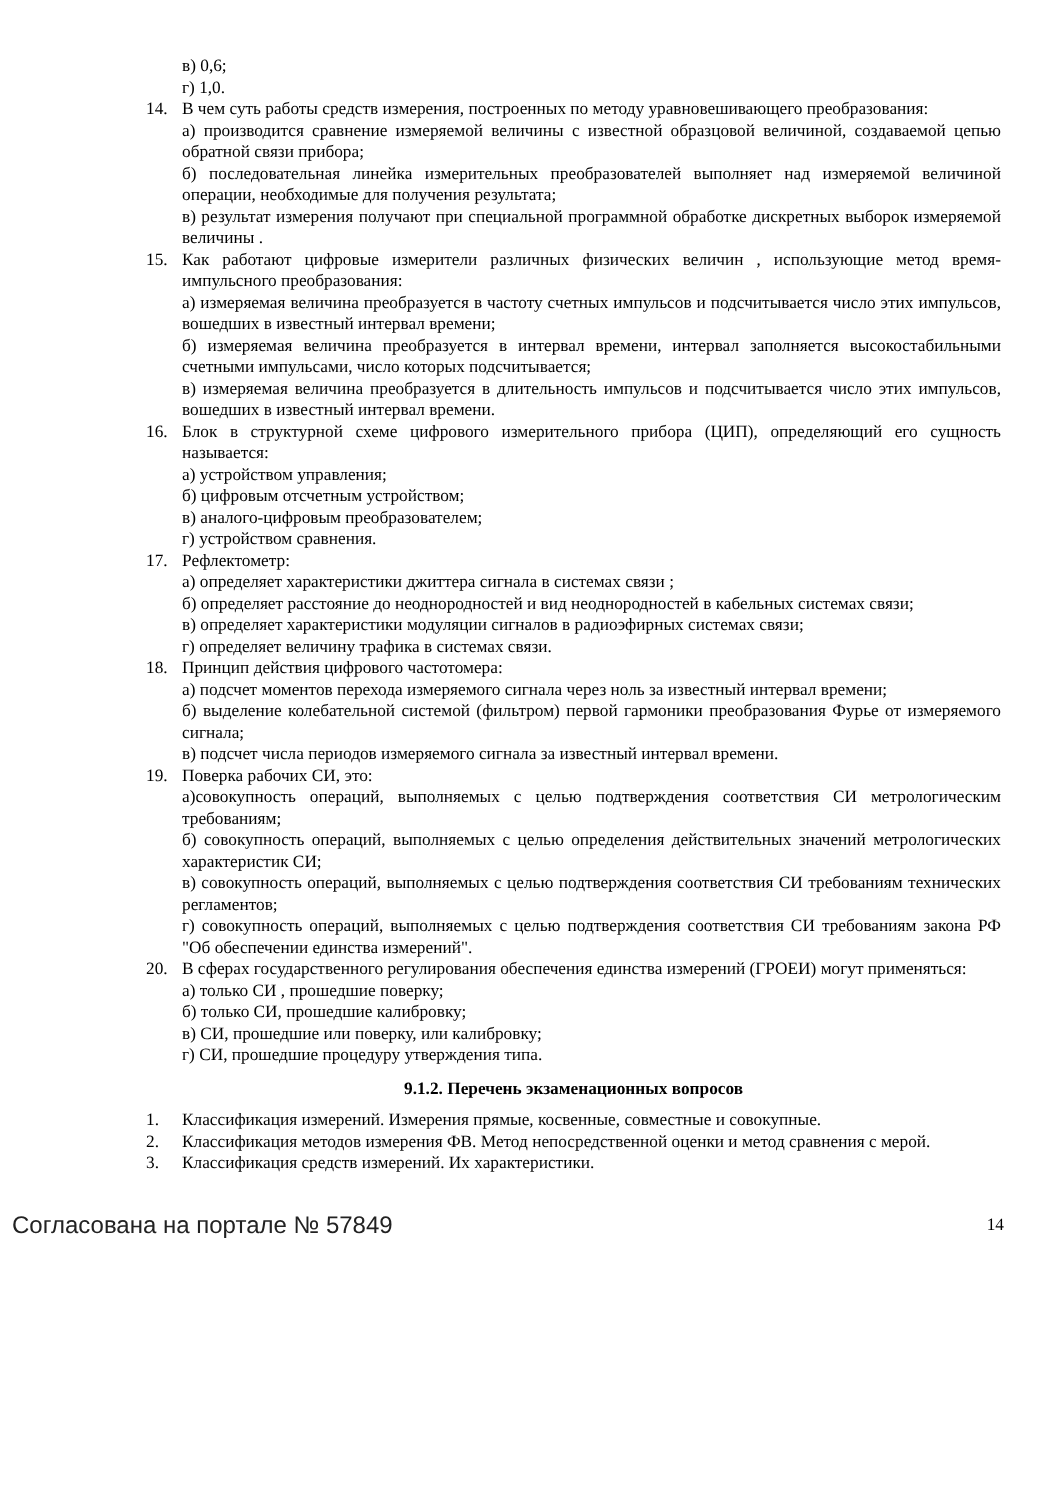в) 0,6;
г) 1,0.
14. В чем суть работы средств измерения, построенных по методу уравновешивающего преобразования:
а) производится сравнение измеряемой величины с известной образцовой величиной, создаваемой цепью обратной связи прибора;
б) последовательная линейка измерительных преобразователей выполняет над измеряемой величиной операции, необходимые для получения результата;
в) результат измерения получают при специальной программной обработке дискретных выборок измеряемой величины .
15. Как работают цифровые измерители различных физических величин , использующие метод время-импульсного преобразования:
а) измеряемая величина преобразуется в частоту счетных импульсов и подсчитывается число этих импульсов, вошедших в известный интервал времени;
б) измеряемая величина преобразуется в интервал времени, интервал заполняется высокостабильными счетными импульсами, число которых подсчитывается;
в) измеряемая величина преобразуется в длительность импульсов и подсчитывается число этих импульсов, вошедших в известный интервал времени.
16. Блок в структурной схеме цифрового измерительного прибора (ЦИП), определяющий его сущность называется:
а) устройством управления;
б) цифровым отсчетным устройством;
в) аналого-цифровым преобразователем;
г) устройством сравнения.
17. Рефлектометр:
а) определяет характеристики джиттера сигнала в системах связи ;
б) определяет расстояние до неоднородностей и вид неоднородностей в кабельных системах связи;
в) определяет характеристики модуляции сигналов в радиоэфирных системах связи;
г) определяет величину трафика в системах связи.
18. Принцип действия цифрового частотомера:
а) подсчет моментов перехода измеряемого сигнала через ноль за известный интервал времени;
б) выделение колебательной системой (фильтром) первой гармоники преобразования Фурье от измеряемого сигнала;
в) подсчет числа периодов измеряемого сигнала за известный интервал времени.
19. Поверка рабочих СИ, это:
а)совокупность операций, выполняемых с целью подтверждения соответствия СИ метрологическим требованиям;
б) совокупность операций, выполняемых с целью определения действительных значений метрологических характеристик СИ;
в) совокупность операций, выполняемых с целью подтверждения соответствия СИ требованиям технических регламентов;
г) совокупность операций, выполняемых с целью подтверждения соответствия СИ требованиям закона РФ "Об обеспечении единства измерений".
20. В сферах государственного регулирования обеспечения единства измерений (ГРОЕИ) могут применяться:
а) только СИ , прошедшие поверку;
б) только СИ, прошедшие калибровку;
в) СИ, прошедшие или поверку, или калибровку;
г) СИ, прошедшие процедуру утверждения типа.
9.1.2. Перечень экзаменационных вопросов
1. Классификация измерений. Измерения прямые, косвенные, совместные и совокупные.
2. Классификация методов измерения ФВ. Метод непосредственной оценки и метод сравнения с мерой.
3. Классификация средств измерений. Их характеристики.
Согласована на портале № 57849 14